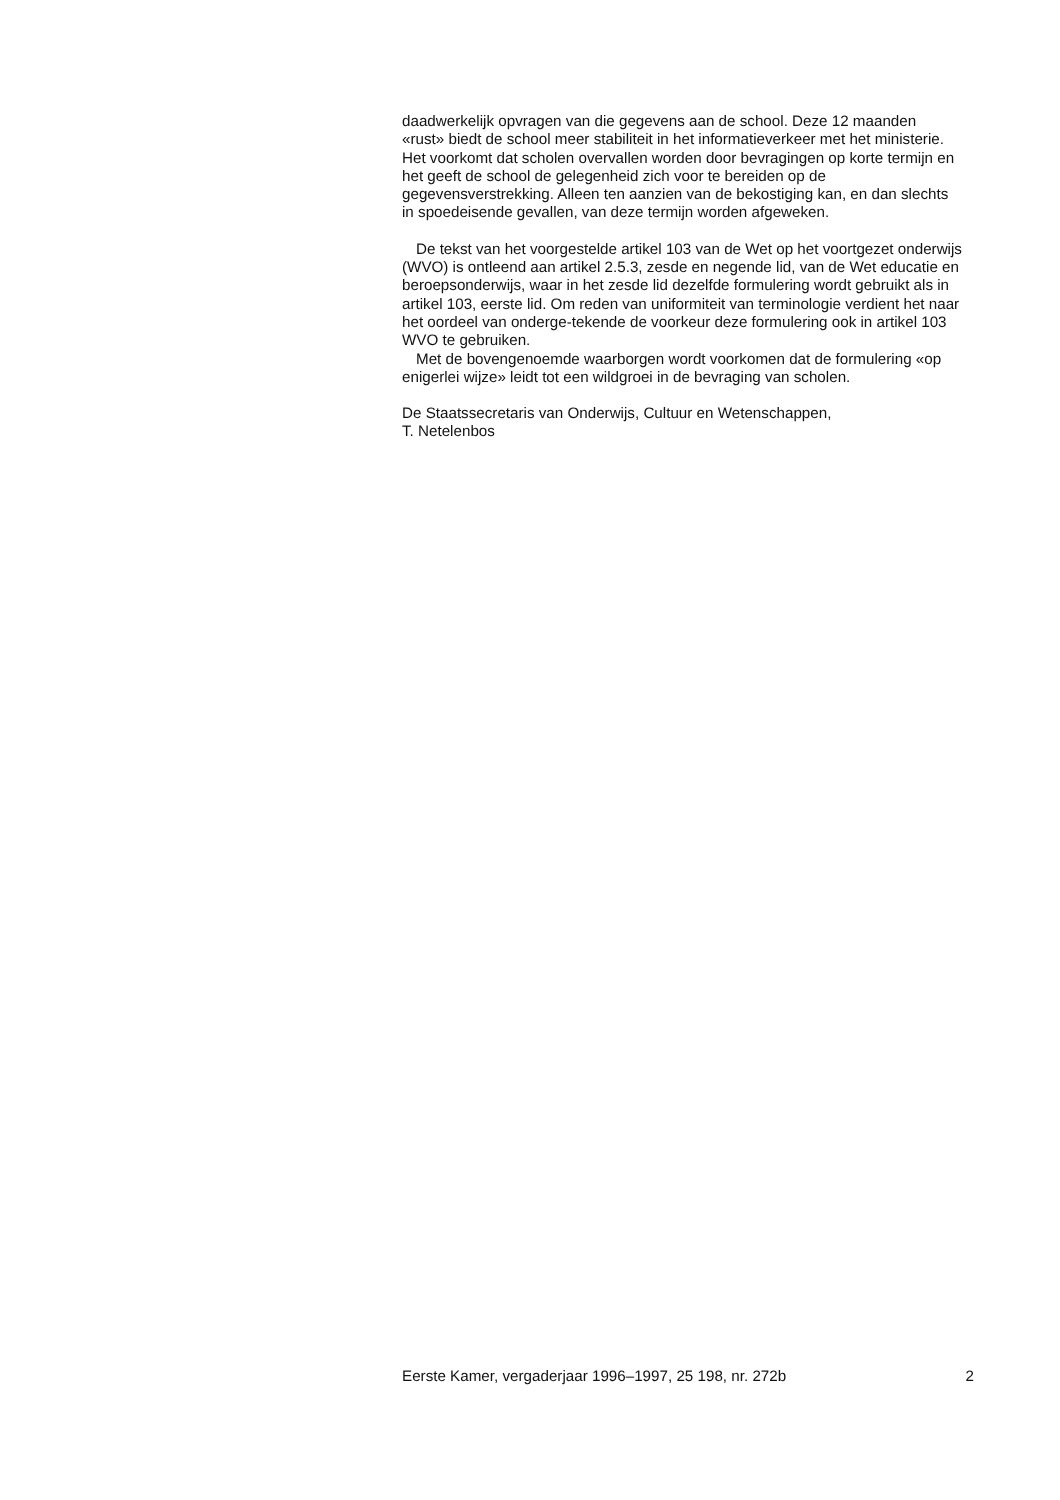daadwerkelijk opvragen van die gegevens aan de school. Deze 12 maanden «rust» biedt de school meer stabiliteit in het informatieverkeer met het ministerie. Het voorkomt dat scholen overvallen worden door bevragingen op korte termijn en het geeft de school de gelegenheid zich voor te bereiden op de gegevensverstrekking. Alleen ten aanzien van de bekostiging kan, en dan slechts in spoedeisende gevallen, van deze termijn worden afgeweken.
De tekst van het voorgestelde artikel 103 van de Wet op het voortgezet onderwijs (WVO) is ontleend aan artikel 2.5.3, zesde en negende lid, van de Wet educatie en beroepsonderwijs, waar in het zesde lid dezelfde formulering wordt gebruikt als in artikel 103, eerste lid. Om reden van uniformiteit van terminologie verdient het naar het oordeel van onderge-tekende de voorkeur deze formulering ook in artikel 103 WVO te gebruiken.
Met de bovengenoemde waarborgen wordt voorkomen dat de formulering «op enigerlei wijze» leidt tot een wildgroei in de bevraging van scholen.
De Staatssecretaris van Onderwijs, Cultuur en Wetenschappen,
T. Netelenbos
Eerste Kamer, vergaderjaar 1996–1997, 25 198, nr. 272b 2